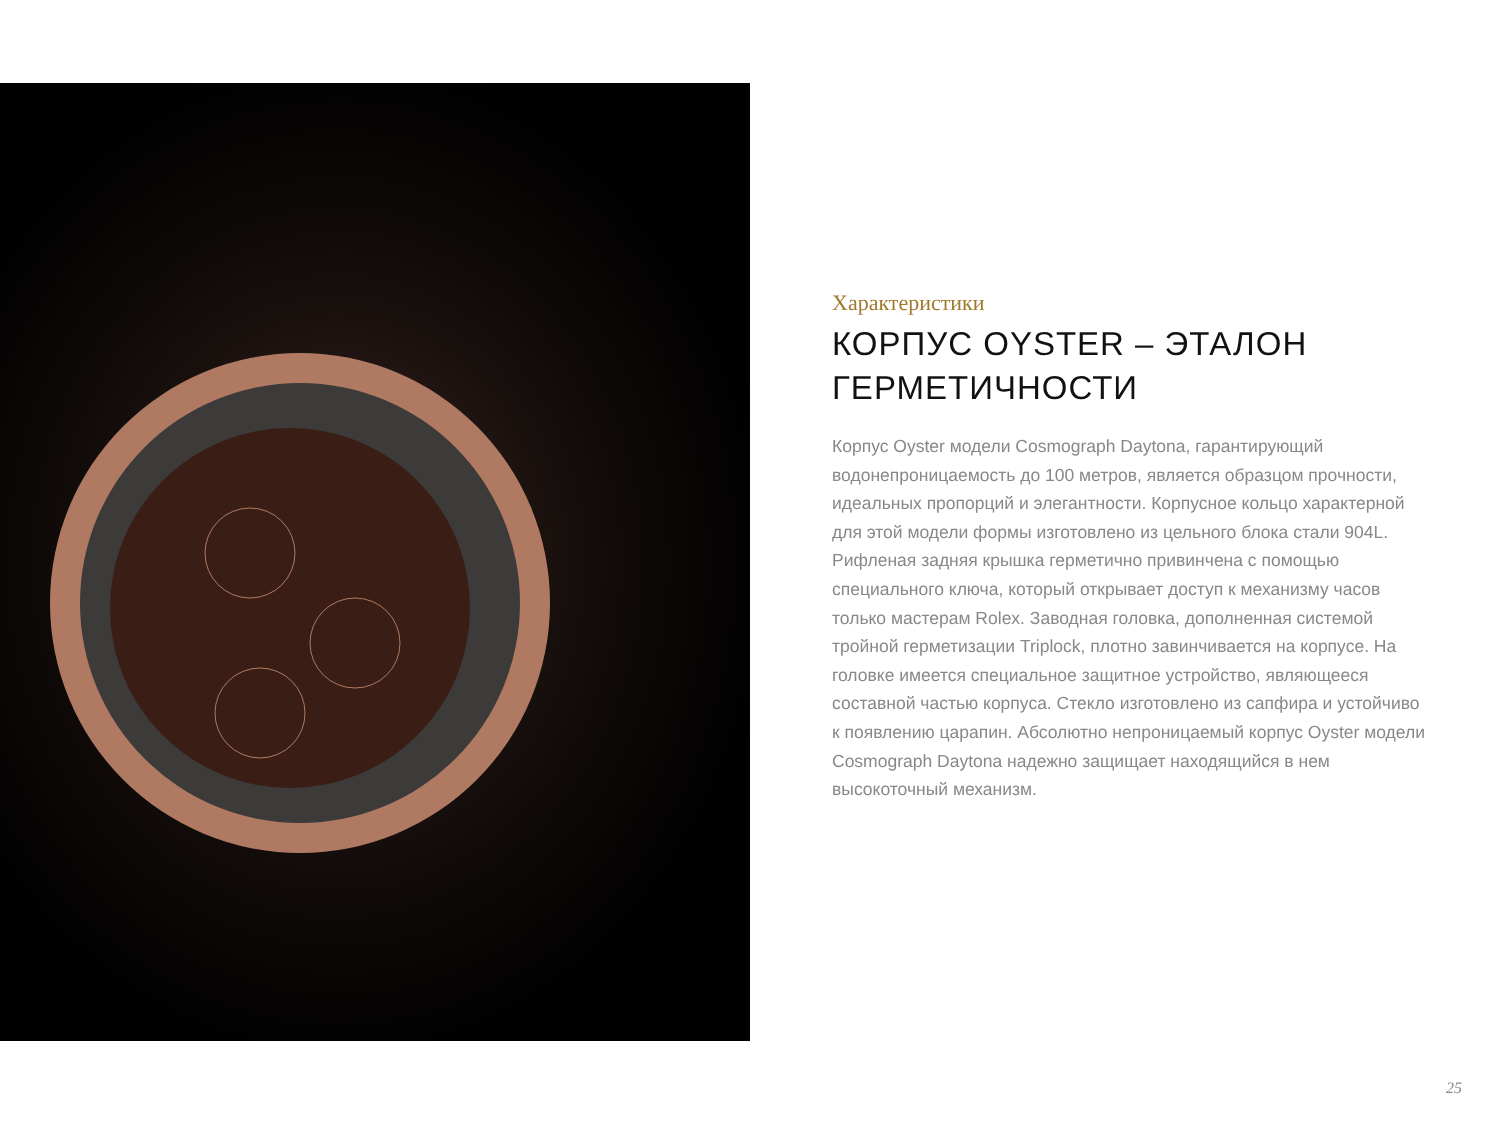Характеристики
КОРПУС OYSTER – ЭТАЛОН ГЕРМЕТИЧНОСТИ
Корпус Oyster модели Cosmograph Daytona, гарантирующий водонепроницаемость до 100 метров, является образцом прочности, идеальных пропорций и элегантности. Корпусное кольцо характерной для этой модели формы изготовлено из цельного блока стали 904L. Рифленая задняя крышка герметично привинчена с помощью специального ключа, который открывает доступ к механизму часов только мастерам Rolex. Заводная головка, дополненная системой тройной герметизации Triplock, плотно завинчивается на корпусе. На головке имеется специальное защитное устройство, являющееся составной частью корпуса. Стекло изготовлено из сапфира и устойчиво к появлению царапин. Абсолютно непроницаемый корпус Oyster модели Cosmograph Daytona надежно защищает находящийся в нем высокоточный механизм.
25